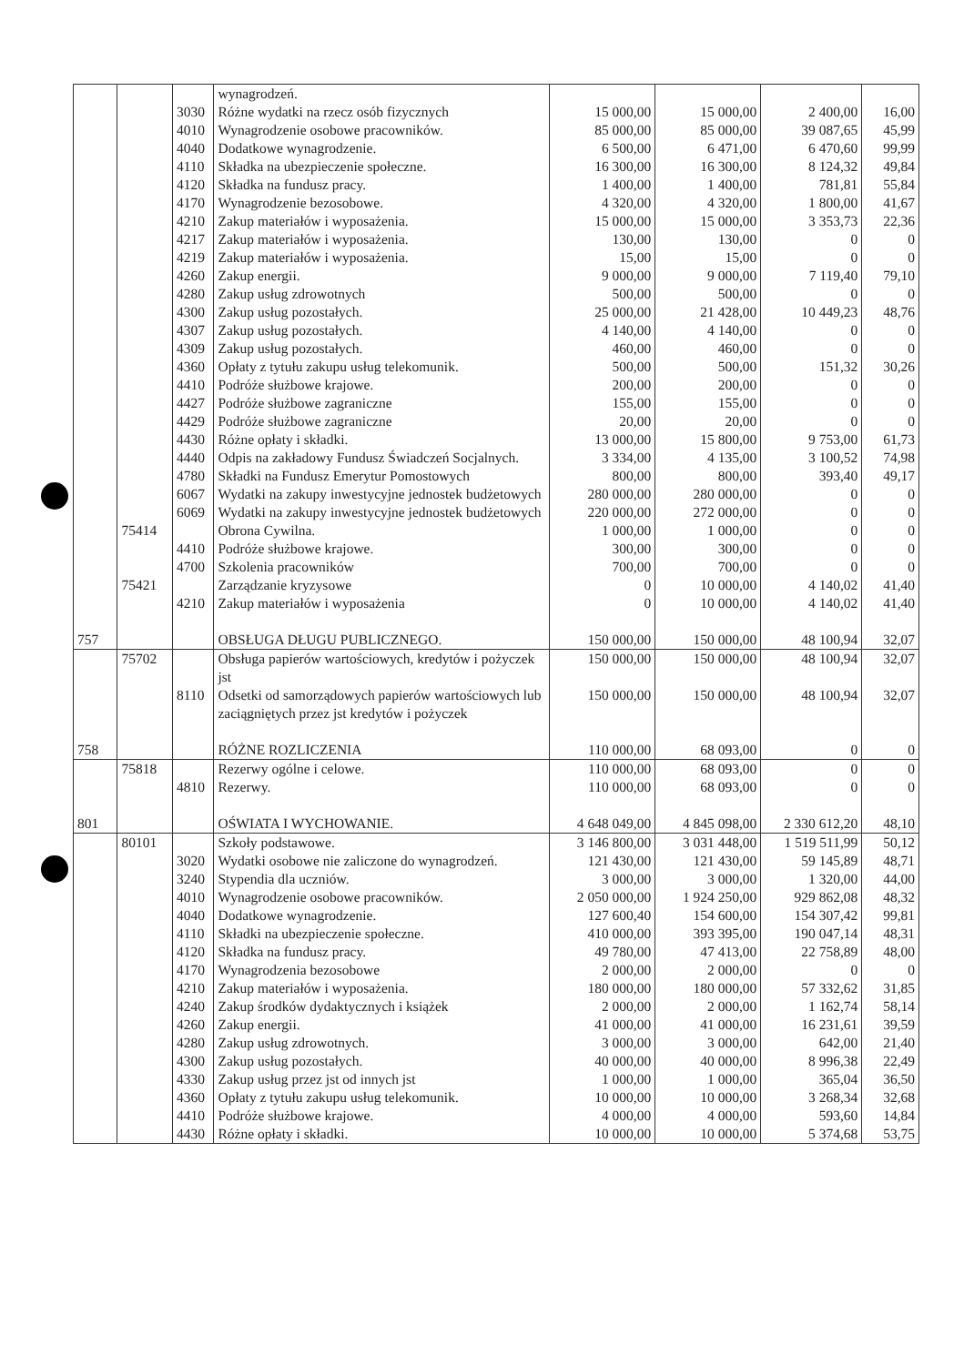| | | | wynagrodzeń. | | | | |
| | | 3030 | Różne wydatki na rzecz osób fizycznych | 15 000,00 | 15 000,00 | 2 400,00 | 16,00 |
| | | 4010 | Wynagrodzenie osobowe pracowników. | 85 000,00 | 85 000,00 | 39 087,65 | 45,99 |
| | | 4040 | Dodatkowe wynagrodzenie. | 6 500,00 | 6 471,00 | 6 470,60 | 99,99 |
| | | 4110 | Składka na ubezpieczenie społeczne. | 16 300,00 | 16 300,00 | 8 124,32 | 49,84 |
| | | 4120 | Składka na fundusz pracy. | 1 400,00 | 1 400,00 | 781,81 | 55,84 |
| | | 4170 | Wynagrodzenie bezosobowe. | 4 320,00 | 4 320,00 | 1 800,00 | 41,67 |
| | | 4210 | Zakup materiałów i wyposażenia. | 15 000,00 | 15 000,00 | 3 353,73 | 22,36 |
| | | 4217 | Zakup materiałów i wyposażenia. | 130,00 | 130,00 | 0 | 0 |
| | | 4219 | Zakup materiałów i wyposażenia. | 15,00 | 15,00 | 0 | 0 |
| | | 4260 | Zakup energii. | 9 000,00 | 9 000,00 | 7 119,40 | 79,10 |
| | | 4280 | Zakup usług zdrowotnych | 500,00 | 500,00 | 0 | 0 |
| | | 4300 | Zakup usług pozostałych. | 25 000,00 | 21 428,00 | 10 449,23 | 48,76 |
| | | 4307 | Zakup usług pozostałych. | 4 140,00 | 4 140,00 | 0 | 0 |
| | | 4309 | Zakup usług pozostałych. | 460,00 | 460,00 | 0 | 0 |
| | | 4360 | Opłaty z tytułu zakupu usług telekomunik. | 500,00 | 500,00 | 151,32 | 30,26 |
| | | 4410 | Podróże służbowe krajowe. | 200,00 | 200,00 | 0 | 0 |
| | | 4427 | Podróże służbowe zagraniczne | 155,00 | 155,00 | 0 | 0 |
| | | 4429 | Podróże służbowe zagraniczne | 20,00 | 20,00 | 0 | 0 |
| | | 4430 | Różne opłaty i składki. | 13 000,00 | 15 800,00 | 9 753,00 | 61,73 |
| | | 4440 | Odpis na zakładowy Fundusz Świadczeń Socjalnych. | 3 334,00 | 4 135,00 | 3 100,52 | 74,98 |
| | | 4780 | Składki na Fundusz Emerytur Pomostowych | 800,00 | 800,00 | 393,40 | 49,17 |
| | | 6067 | Wydatki na zakupy inwestycyjne jednostek budżetowych | 280 000,00 | 280 000,00 | 0 | 0 |
| | | 6069 | Wydatki na zakupy inwestycyjne jednostek budżetowych | 220 000,00 | 272 000,00 | 0 | 0 |
| | 75414 | | Obrona Cywilna. | 1 000,00 | 1 000,00 | 0 | 0 |
| | | 4410 | Podróże służbowe krajowe. | 300,00 | 300,00 | 0 | 0 |
| | | 4700 | Szkolenia pracowników | 700,00 | 700,00 | 0 | 0 |
| | 75421 | | Zarządzanie kryzysowe | 0 | 10 000,00 | 4 140,02 | 41,40 |
| | | 4210 | Zakup materiałów i wyposażenia | 0 | 10 000,00 | 4 140,02 | 41,40 |
| 757 | | | OBSŁUGA DŁUGU PUBLICZNEGO. | 150 000,00 | 150 000,00 | 48 100,94 | 32,07 |
| | 75702 | | Obsługa papierów wartościowych, kredytów i pożyczek jst | 150 000,00 | 150 000,00 | 48 100,94 | 32,07 |
| | | 8110 | Odsetki od samorządowych papierów wartościowych lub zaciągniętych przez jst kredytów i pożyczek | 150 000,00 | 150 000,00 | 48 100,94 | 32,07 |
| 758 | | | RÓŻNE ROZLICZENIA | 110 000,00 | 68 093,00 | 0 | 0 |
| | 75818 | | Rezerwy ogólne i celowe. | 110 000,00 | 68 093,00 | 0 | 0 |
| | | 4810 | Rezerwy. | 110 000,00 | 68 093,00 | 0 | 0 |
| 801 | | | OŚWIATA I WYCHOWANIE. | 4 648 049,00 | 4 845 098,00 | 2 330 612,20 | 48,10 |
| | 80101 | | Szkoły podstawowe. | 3 146 800,00 | 3 031 448,00 | 1 519 511,99 | 50,12 |
| | | 3020 | Wydatki osobowe nie zaliczone do wynagrodzeń. | 121 430,00 | 121 430,00 | 59 145,89 | 48,71 |
| | | 3240 | Stypendia dla uczniów. | 3 000,00 | 3 000,00 | 1 320,00 | 44,00 |
| | | 4010 | Wynagrodzenie osobowe pracowników. | 2 050 000,00 | 1 924 250,00 | 929 862,08 | 48,32 |
| | | 4040 | Dodatkowe wynagrodzenie. | 127 600,40 | 154 600,00 | 154 307,42 | 99,81 |
| | | 4110 | Składki na ubezpieczenie społeczne. | 410 000,00 | 393 395,00 | 190 047,14 | 48,31 |
| | | 4120 | Składka na fundusz pracy. | 49 780,00 | 47 413,00 | 22 758,89 | 48,00 |
| | | 4170 | Wynagrodzenia bezosobowe | 2 000,00 | 2 000,00 | 0 | 0 |
| | | 4210 | Zakup materiałów i wyposażenia. | 180 000,00 | 180 000,00 | 57 332,62 | 31,85 |
| | | 4240 | Zakup środków dydaktycznych i książek | 2 000,00 | 2 000,00 | 1 162,74 | 58,14 |
| | | 4260 | Zakup energii. | 41 000,00 | 41 000,00 | 16 231,61 | 39,59 |
| | | 4280 | Zakup usług zdrowotnych. | 3 000,00 | 3 000,00 | 642,00 | 21,40 |
| | | 4300 | Zakup usług pozostałych. | 40 000,00 | 40 000,00 | 8 996,38 | 22,49 |
| | | 4330 | Zakup usług przez jst od innych jst | 1 000,00 | 1 000,00 | 365,04 | 36,50 |
| | | 4360 | Opłaty z tytułu zakupu usług telekomunik. | 10 000,00 | 10 000,00 | 3 268,34 | 32,68 |
| | | 4410 | Podróże służbowe krajowe. | 4 000,00 | 4 000,00 | 593,60 | 14,84 |
| | | 4430 | Różne opłaty i składki. | 10 000,00 | 10 000,00 | 5 374,68 | 53,75 |